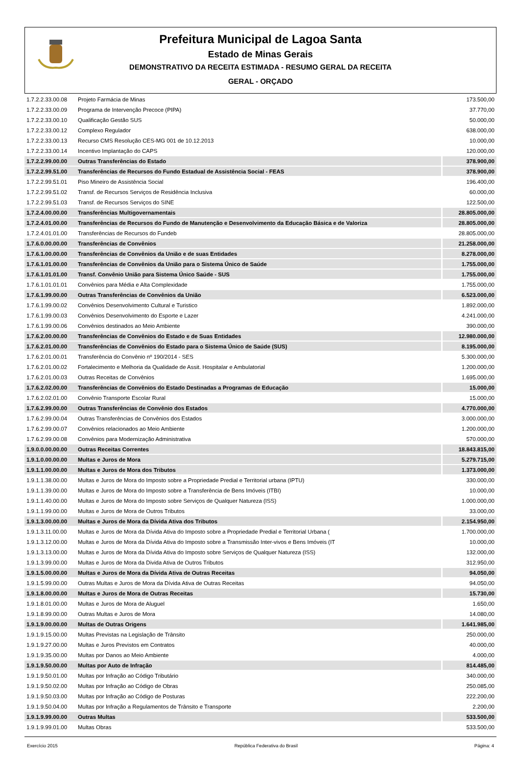Prefeitura Municipal de Lagoa Santa
Estado de Minas Gerais
DEMONSTRATIVO DA RECEITA ESTIMADA - RESUMO GERAL DA RECEITA
GERAL - ORÇADO
| 1.7.2.2.33.00.08 | Projeto Farmácia de Minas | 173.500,00 |
| 1.7.2.2.33.00.09 | Programa de Intervenção Precoce (PIPA) | 37.770,00 |
| 1.7.2.2.33.00.10 | Qualificação Gestão SUS | 50.000,00 |
| 1.7.2.2.33.00.12 | Complexo Regulador | 638.000,00 |
| 1.7.2.2.33.00.13 | Recurso CMS Resolução CES-MG 001 de 10.12.2013 | 10.000,00 |
| 1.7.2.2.33.00.14 | Incentivo Implantação do CAPS | 120.000,00 |
| 1.7.2.2.99.00.00 | Outras Transferências do Estado | 378.900,00 |
| 1.7.2.2.99.51.00 | Transferências de Recursos do Fundo Estadual de Assistência Social - FEAS | 378.900,00 |
| 1.7.2.2.99.51.01 | Piso Mineiro de Assistência Social | 196.400,00 |
| 1.7.2.2.99.51.02 | Transf. de Recursos Serviços de Residência Inclusiva | 60.000,00 |
| 1.7.2.2.99.51.03 | Transf. de Recursos Serviços do SINE | 122.500,00 |
| 1.7.2.4.00.00.00 | Transferências Multigovernamentais | 28.805.000,00 |
| 1.7.2.4.01.00.00 | Transferências de Recursos do Fundo de Manutenção e Desenvolvimento da Educação Básica e de Valoriza | 28.805.000,00 |
| 1.7.2.4.01.01.00 | Transferências de Recursos do Fundeb | 28.805.000,00 |
| 1.7.6.0.00.00.00 | Transferências de Convênios | 21.258.000,00 |
| 1.7.6.1.00.00.00 | Transferências de Convênios da União e de suas Entidades | 8.278.000,00 |
| 1.7.6.1.01.00.00 | Transferências de Convênios da União para o Sistema Único de Saúde | 1.755.000,00 |
| 1.7.6.1.01.01.00 | Transf. Convênio União para Sistema Único Saúde - SUS | 1.755.000,00 |
| 1.7.6.1.01.01.01 | Convênios para Média e Alta Complexidade | 1.755.000,00 |
| 1.7.6.1.99.00.00 | Outras Transferências de Convênios da União | 6.523.000,00 |
| 1.7.6.1.99.00.02 | Convênios Desenvolvimento Cultural e Turistico | 1.892.000,00 |
| 1.7.6.1.99.00.03 | Convênios Desenvolvimento do Esporte e Lazer | 4.241.000,00 |
| 1.7.6.1.99.00.06 | Convênios destinados ao Meio Ambiente | 390.000,00 |
| 1.7.6.2.00.00.00 | Transferências de Convênios do Estado e de Suas Entidades | 12.980.000,00 |
| 1.7.6.2.01.00.00 | Transferências de Convênios do Estado para o Sistema Único de Saúde (SUS) | 8.195.000,00 |
| 1.7.6.2.01.00.01 | Transferência do Convênio nº 190/2014 - SES | 5.300.000,00 |
| 1.7.6.2.01.00.02 | Fortalecimento e Melhoria da Qualidade de Assit. Hospitalar e Ambulatorial | 1.200.000,00 |
| 1.7.6.2.01.00.03 | Outras Receitas de Convênios | 1.695.000,00 |
| 1.7.6.2.02.00.00 | Transferências de Convênios do Estado Destinadas a Programas de Educação | 15.000,00 |
| 1.7.6.2.02.01.00 | Convênio Transporte Escolar Rural | 15.000,00 |
| 1.7.6.2.99.00.00 | Outras Transferências de Convênio dos Estados | 4.770.000,00 |
| 1.7.6.2.99.00.04 | Outras Transferências de Convênios dos Estados | 3.000.000,00 |
| 1.7.6.2.99.00.07 | Convênios relacionados ao Meio Ambiente | 1.200.000,00 |
| 1.7.6.2.99.00.08 | Convênios para Modernização Administrativa | 570.000,00 |
| 1.9.0.0.00.00.00 | Outras Receitas Correntes | 18.843.815,00 |
| 1.9.1.0.00.00.00 | Multas e Juros de Mora | 5.279.715,00 |
| 1.9.1.1.00.00.00 | Multas e Juros de Mora dos Tributos | 1.373.000,00 |
| 1.9.1.1.38.00.00 | Multas e Juros de Mora do Imposto sobre a Propriedade Predial e Territorial urbana (IPTU) | 330.000,00 |
| 1.9.1.1.39.00.00 | Multas e Juros de Mora do Imposto sobre a Transferência de Bens Imóveis (ITBI) | 10.000,00 |
| 1.9.1.1.40.00.00 | Multas e Juros de Mora do Imposto sobre Serviços de Qualquer Natureza (ISS) | 1.000.000,00 |
| 1.9.1.1.99.00.00 | Multas e Juros de Mora de Outros Tributos | 33.000,00 |
| 1.9.1.3.00.00.00 | Multas e Juros de Mora da Dívida Ativa dos Tributos | 2.154.950,00 |
| 1.9.1.3.11.00.00 | Multas e Juros de Mora da Dívida Ativa do Imposto sobre a Propriedade Predial e Territorial Urbana ( | 1.700.000,00 |
| 1.9.1.3.12.00.00 | Multas e Juros de Mora da Dívida Ativa do Imposto sobre a Transmissão Inter-vivos e Bens Imóveis (IT | 10.000,00 |
| 1.9.1.3.13.00.00 | Multas e Juros de Mora da Dívida Ativa do Imposto sobre Serviços de Qualquer Natureza (ISS) | 132.000,00 |
| 1.9.1.3.99.00.00 | Multas e Juros de Mora da Divida Ativa de Outros Tributos | 312.950,00 |
| 1.9.1.5.00.00.00 | Multas e Juros de Mora da Dívida Ativa de Outras Receitas | 94.050,00 |
| 1.9.1.5.99.00.00 | Outras Multas e Juros de Mora da Dívida Ativa de Outras Receitas | 94.050,00 |
| 1.9.1.8.00.00.00 | Multas e Juros de Mora de Outras Receitas | 15.730,00 |
| 1.9.1.8.01.00.00 | Multas e Juros de Mora de Aluguel | 1.650,00 |
| 1.9.1.8.99.00.00 | Outras Multas e Juros de Mora | 14.080,00 |
| 1.9.1.9.00.00.00 | Multas de Outras Origens | 1.641.985,00 |
| 1.9.1.9.15.00.00 | Multas Previstas na Legislação de Trânsito | 250.000,00 |
| 1.9.1.9.27.00.00 | Multas e Juros Previstos em Contratos | 40.000,00 |
| 1.9.1.9.35.00.00 | Multas por Danos ao Meio Ambiente | 4.000,00 |
| 1.9.1.9.50.00.00 | Multas por Auto de Infração | 814.485,00 |
| 1.9.1.9.50.01.00 | Multas por Infração ao Código Tributário | 340.000,00 |
| 1.9.1.9.50.02.00 | Multas por Infração ao Código de Obras | 250.085,00 |
| 1.9.1.9.50.03.00 | Multas por Infração ao Código de Posturas | 222.200,00 |
| 1.9.1.9.50.04.00 | Multas por Infração a Regulamentos de Trânsito e Transporte | 2.200,00 |
| 1.9.1.9.99.00.00 | Outras Multas | 533.500,00 |
| 1.9.1.9.99.01.00 | Multas Obras | 533.500,00 |
Exercício 2015 República Federativa do Brasil Página: 4